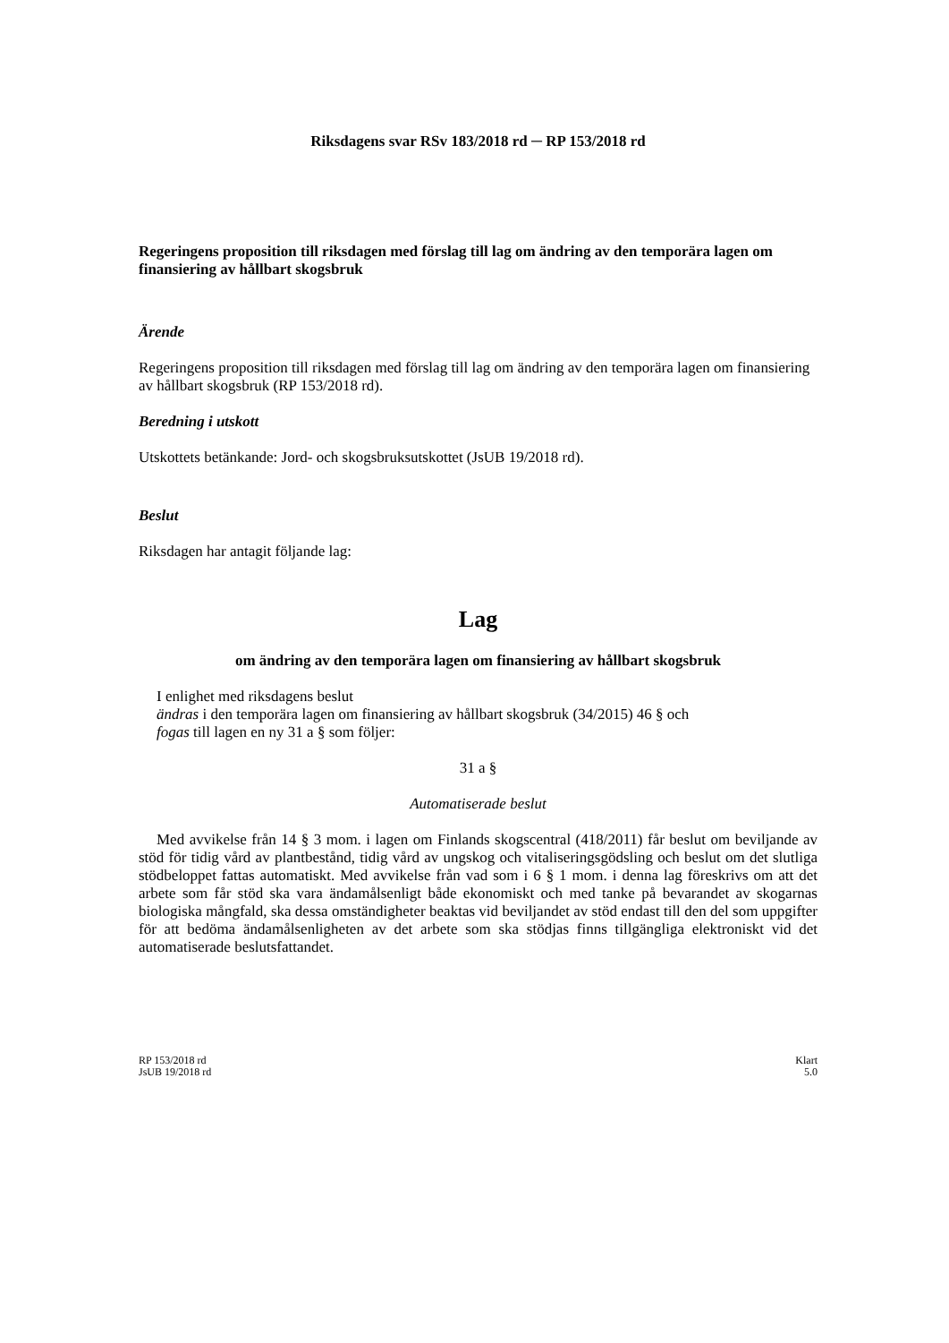Riksdagens svar RSv 183/2018 rd ─ RP 153/2018 rd
Regeringens proposition till riksdagen med förslag till lag om ändring av den temporära lagen om finansiering av hållbart skogsbruk
Ärende
Regeringens proposition till riksdagen med förslag till lag om ändring av den temporära lagen om finansiering av hållbart skogsbruk (RP 153/2018 rd).
Beredning i utskott
Utskottets betänkande: Jord- och skogsbruksutskottet (JsUB 19/2018 rd).
Beslut
Riksdagen har antagit följande lag:
Lag
om ändring av den temporära lagen om finansiering av hållbart skogsbruk
I enlighet med riksdagens beslut
ändras i den temporära lagen om finansiering av hållbart skogsbruk (34/2015) 46 § och
fogas till lagen en ny 31 a § som följer:
31 a §
Automatiserade beslut
Med avvikelse från 14 § 3 mom. i lagen om Finlands skogscentral (418/2011) får beslut om beviljande av stöd för tidig vård av plantbestånd, tidig vård av ungskog och vitaliseringsgödsling och beslut om det slutliga stödbeloppet fattas automatiskt. Med avvikelse från vad som i 6 § 1 mom. i denna lag föreskrivs om att det arbete som får stöd ska vara ändamålsenligt både ekonomiskt och med tanke på bevarandet av skogarnas biologiska mångfald, ska dessa omständigheter beaktas vid beviljandet av stöd endast till den del som uppgifter för att bedöma ändamålsenligheten av det arbete som ska stödjas finns tillgängliga elektroniskt vid det automatiserade beslutsfattandet.
RP 153/2018 rd
JsUB 19/2018 rd
Klart
5.0